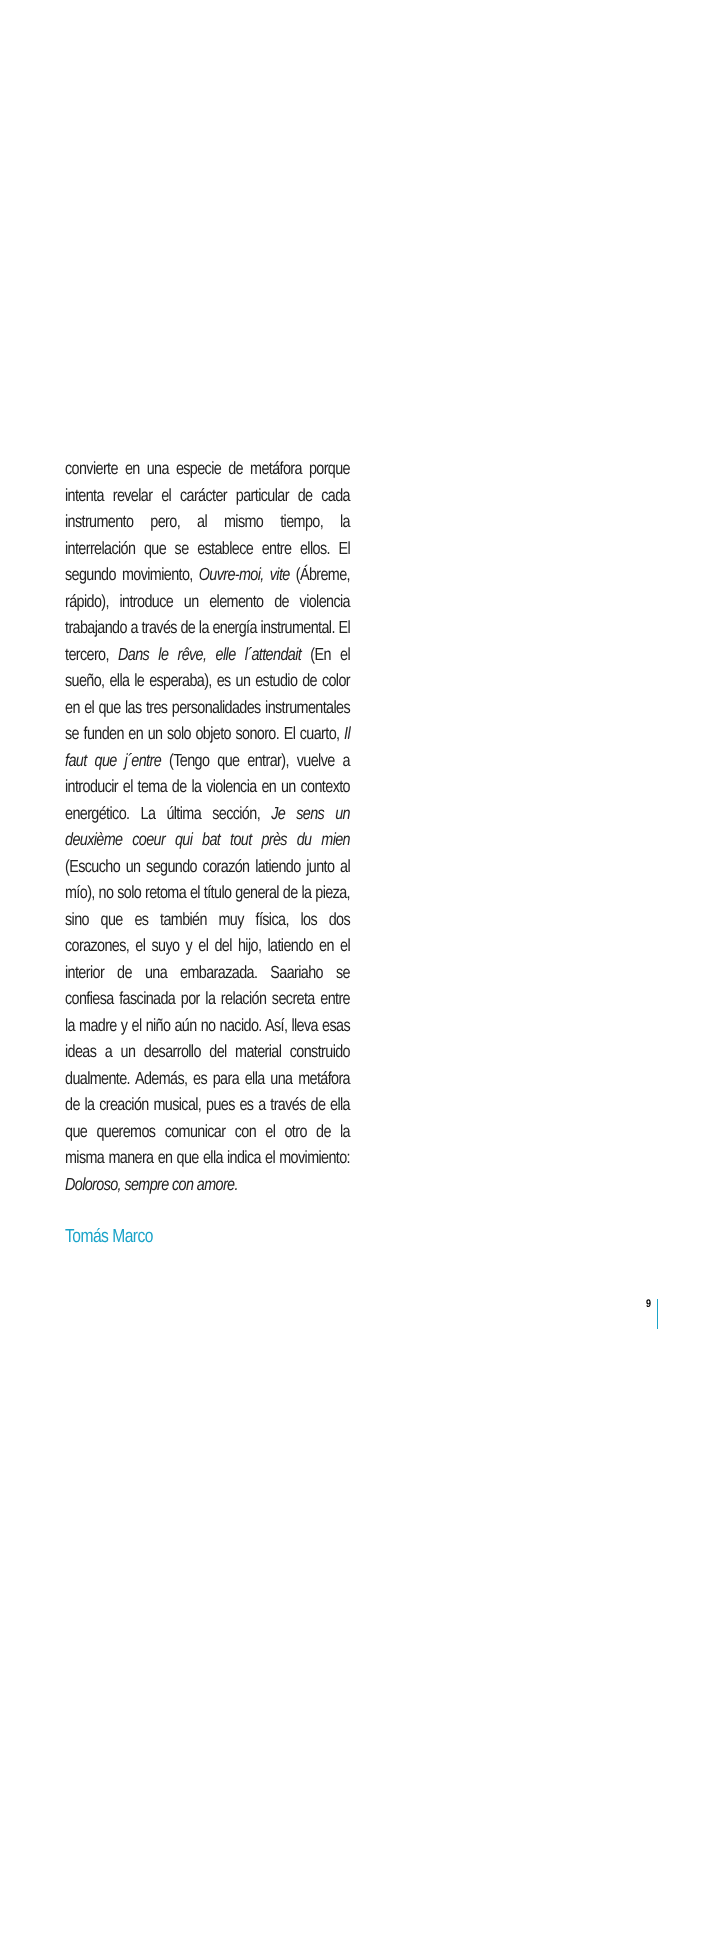convierte en una especie de metáfora porque intenta revelar el carácter particular de cada instrumento pero, al mismo tiempo, la interrelación que se establece entre ellos. El segundo movimiento, Ouvre-moi, vite (Ábreme, rápido), introduce un elemento de violencia trabajando a través de la energía instrumental. El tercero, Dans le rêve, elle l´attendait (En el sueño, ella le esperaba), es un estudio de color en el que las tres personalidades instrumentales se funden en un solo objeto sonoro. El cuarto, Il faut que j´entre (Tengo que entrar), vuelve a introducir el tema de la violencia en un contexto energético. La última sección, Je sens un deuxième coeur qui bat tout près du mien (Escucho un segundo corazón latiendo junto al mío), no solo retoma el título general de la pieza, sino que es también muy física, los dos corazones, el suyo y el del hijo, latiendo en el interior de una embarazada. Saariaho se confiesa fascinada por la relación secreta entre la madre y el niño aún no nacido. Así, lleva esas ideas a un desarrollo del material construido dualmente. Además, es para ella una metáfora de la creación musical, pues es a través de ella que queremos comunicar con el otro de la misma manera en que ella indica el movimiento: Doloroso, sempre con amore.
Tomás Marco
9